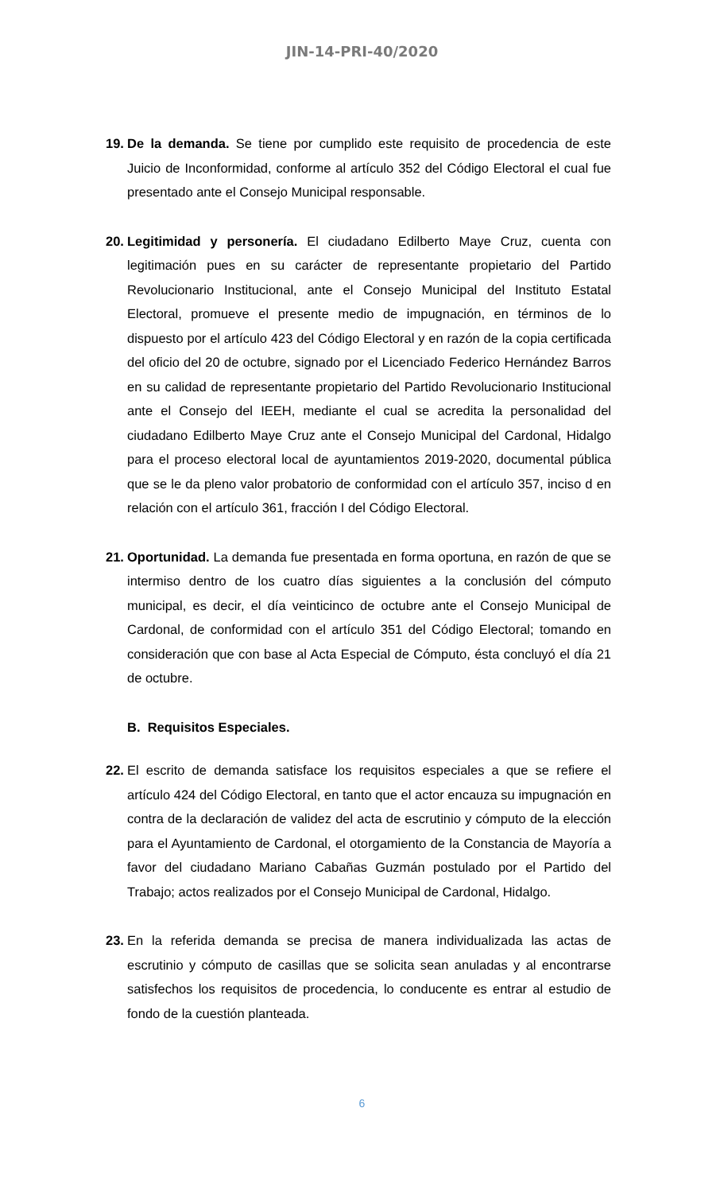JIN-14-PRI-40/2020
19. De la demanda. Se tiene por cumplido este requisito de procedencia de este Juicio de Inconformidad, conforme al artículo 352 del Código Electoral el cual fue presentado ante el Consejo Municipal responsable.
20. Legitimidad y personería. El ciudadano Edilberto Maye Cruz, cuenta con legitimación pues en su carácter de representante propietario del Partido Revolucionario Institucional, ante el Consejo Municipal del Instituto Estatal Electoral, promueve el presente medio de impugnación, en términos de lo dispuesto por el artículo 423 del Código Electoral y en razón de la copia certificada del oficio del 20 de octubre, signado por el Licenciado Federico Hernández Barros en su calidad de representante propietario del Partido Revolucionario Institucional ante el Consejo del IEEH, mediante el cual se acredita la personalidad del ciudadano Edilberto Maye Cruz ante el Consejo Municipal del Cardonal, Hidalgo para el proceso electoral local de ayuntamientos 2019-2020, documental pública que se le da pleno valor probatorio de conformidad con el artículo 357, inciso d en relación con el artículo 361, fracción I del Código Electoral.
21. Oportunidad. La demanda fue presentada en forma oportuna, en razón de que se intermiso dentro de los cuatro días siguientes a la conclusión del cómputo municipal, es decir, el día veinticinco de octubre ante el Consejo Municipal de Cardonal, de conformidad con el artículo 351 del Código Electoral; tomando en consideración que con base al Acta Especial de Cómputo, ésta concluyó el día 21 de octubre.
B. Requisitos Especiales.
22. El escrito de demanda satisface los requisitos especiales a que se refiere el artículo 424 del Código Electoral, en tanto que el actor encauza su impugnación en contra de la declaración de validez del acta de escrutinio y cómputo de la elección para el Ayuntamiento de Cardonal, el otorgamiento de la Constancia de Mayoría a favor del ciudadano Mariano Cabañas Guzmán postulado por el Partido del Trabajo; actos realizados por el Consejo Municipal de Cardonal, Hidalgo.
23. En la referida demanda se precisa de manera individualizada las actas de escrutinio y cómputo de casillas que se solicita sean anuladas y al encontrarse satisfechos los requisitos de procedencia, lo conducente es entrar al estudio de fondo de la cuestión planteada.
6